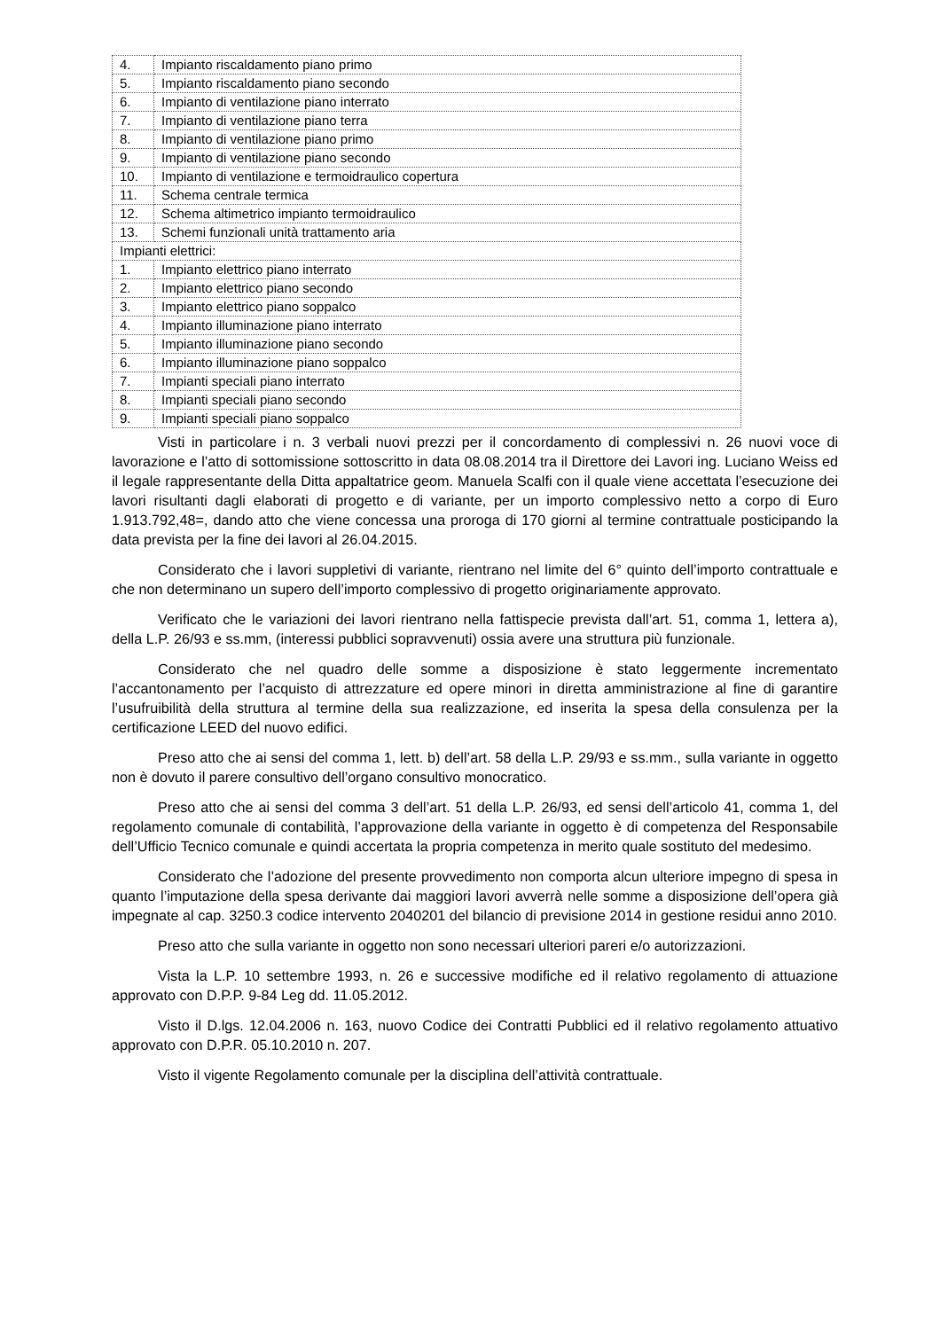| 4. | Impianto riscaldamento piano primo |
| 5. | Impianto riscaldamento piano secondo |
| 6. | Impianto di ventilazione piano interrato |
| 7. | Impianto di ventilazione piano terra |
| 8. | Impianto di ventilazione piano primo |
| 9. | Impianto di ventilazione piano secondo |
| 10. | Impianto di ventilazione e termoidraulico copertura |
| 11. | Schema centrale termica |
| 12. | Schema altimetrico impianto termoidraulico |
| 13. | Schemi funzionali unità trattamento aria |
| Impianti elettrici: | |
| 1. | Impianto elettrico piano interrato |
| 2. | Impianto elettrico piano secondo |
| 3. | Impianto elettrico piano soppalco |
| 4. | Impianto illuminazione piano interrato |
| 5. | Impianto illuminazione piano secondo |
| 6. | Impianto illuminazione piano soppalco |
| 7. | Impianti speciali piano interrato |
| 8. | Impianti speciali piano secondo |
| 9. | Impianti speciali piano soppalco |
Visti in particolare i n. 3 verbali nuovi prezzi per il concordamento di complessivi n. 26 nuovi voce di lavorazione e l’atto di sottomissione sottoscritto in data 08.08.2014 tra il Direttore dei Lavori ing. Luciano Weiss ed il legale rappresentante della Ditta appaltatrice geom. Manuela Scalfi con il quale viene accettata l’esecuzione dei lavori risultanti dagli elaborati di progetto e di variante, per un importo complessivo netto a corpo di Euro 1.913.792,48=, dando atto che viene concessa una proroga di 170 giorni al termine contrattuale posticipando la data prevista per la fine dei lavori al 26.04.2015.
Considerato che i lavori suppletivi di variante, rientrano nel limite del 6° quinto dell’importo contrattuale e che non determinano un supero dell’importo complessivo di progetto originariamente approvato.
Verificato che le variazioni dei lavori rientrano nella fattispecie prevista dall’art. 51, comma 1, lettera a), della L.P. 26/93 e ss.mm, (interessi pubblici sopravvenuti) ossia avere una struttura più funzionale.
Considerato che nel quadro delle somme a disposizione è stato leggermente incrementato l’accantonamento per l’acquisto di attrezzature ed opere minori in diretta amministrazione al fine di garantire l’usufruibilità della struttura al termine della sua realizzazione, ed inserita la spesa della consulenza per la certificazione LEED del nuovo edifici.
Preso atto che ai sensi del comma 1, lett. b) dell’art. 58 della L.P. 29/93 e ss.mm., sulla variante in oggetto non è dovuto il parere consultivo dell’organo consultivo monocratico.
Preso atto che ai sensi del comma 3 dell’art. 51 della L.P. 26/93, ed sensi dell’articolo 41, comma 1, del regolamento comunale di contabilità, l’approvazione della variante in oggetto è di competenza del Responsabile dell’Ufficio Tecnico comunale e quindi accertata la propria competenza in merito quale sostituto del medesimo.
Considerato che l’adozione del presente provvedimento non comporta alcun ulteriore impegno di spesa in quanto l’imputazione della spesa derivante dai maggiori lavori avverrà nelle somme a disposizione dell’opera già impegnate al cap. 3250.3 codice intervento 2040201 del bilancio di previsione 2014 in gestione residui anno 2010.
Preso atto che sulla variante in oggetto non sono necessari ulteriori pareri e/o autorizzazioni.
Vista la L.P. 10 settembre 1993, n. 26 e successive modifiche ed il relativo regolamento di attuazione approvato con D.P.P. 9-84 Leg dd. 11.05.2012.
Visto il D.lgs. 12.04.2006 n. 163, nuovo Codice dei Contratti Pubblici ed il relativo regolamento attuativo approvato con D.P.R. 05.10.2010 n. 207.
Visto il vigente Regolamento comunale per la disciplina dell’attività contrattuale.